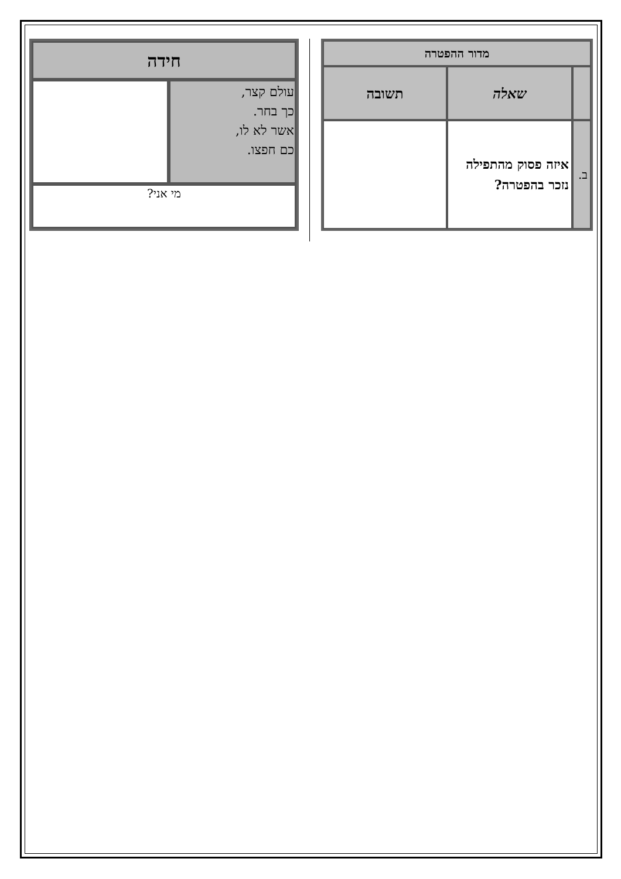| מדור ההפטרה | | |
| --- | --- | --- |
| | שאלה | תשובה |
| ב. | איזה פסוק מהתפילה נזכר בהפטרה? | |
| חידה | |
| עולם קצר, כך בחר. אשר לא לו, כם חפצו. | |
| מי אני? | |